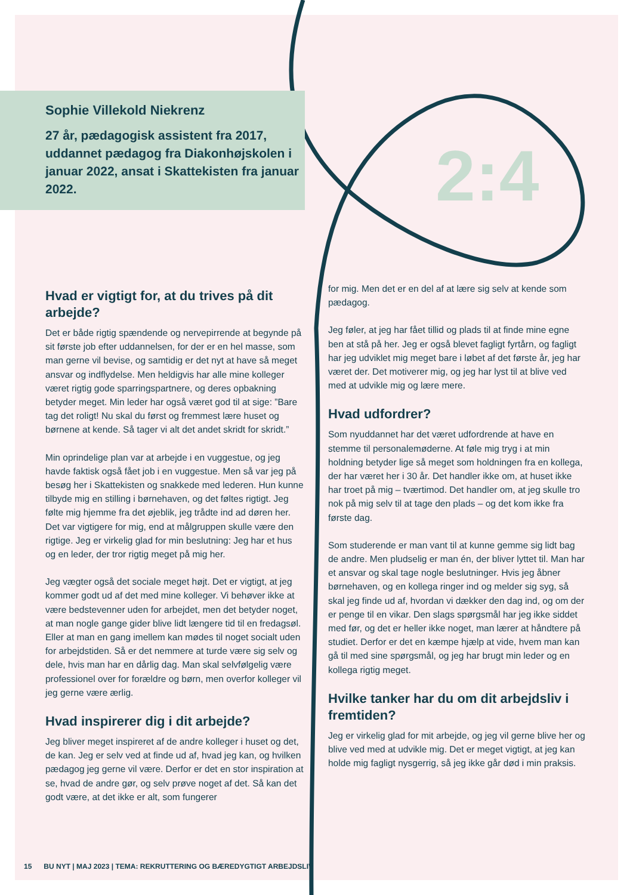2:4
Sophie Villekold Niekrenz
27 år, pædagogisk assistent fra 2017, uddannet pædagog fra Diakonhøjskolen i januar 2022, ansat i Skattekisten fra januar 2022.
Hvad er vigtigt for, at du trives på dit arbejde?
Det er både rigtig spændende og nervepirrende at begynde på sit første job efter uddannelsen, for der er en hel masse, som man gerne vil bevise, og samtidig er det nyt at have så meget ansvar og indflydelse. Men heldigvis har alle mine kolleger været rigtig gode sparringspartnere, og deres opbakning betyder meget. Min leder har også været god til at sige: ”Bare tag det roligt! Nu skal du først og fremmest lære huset og børnene at kende. Så tager vi alt det andet skridt for skridt.”
Min oprindelige plan var at arbejde i en vuggestue, og jeg havde faktisk også fået job i en vuggestue. Men så var jeg på besøg her i Skattekisten og snakkede med lederen. Hun kunne tilbyde mig en stilling i børnehaven, og det føltes rigtigt. Jeg følte mig hjemme fra det øjeblik, jeg trådte ind ad døren her. Det var vigtigere for mig, end at målgruppen skulle være den rigtige. Jeg er virkelig glad for min beslutning: Jeg har et hus og en leder, der tror rigtig meget på mig her.
Jeg vægter også det sociale meget højt. Det er vigtigt, at jeg kommer godt ud af det med mine kolleger. Vi behøver ikke at være bedstevenner uden for arbejdet, men det betyder noget, at man nogle gange gider blive lidt længere tid til en fredagsøl. Eller at man en gang imellem kan mødes til noget socialt uden for arbejdstiden. Så er det nemmere at turde være sig selv og dele, hvis man har en dårlig dag. Man skal selvfølgelig være professionel over for forældre og børn, men overfor kolleger vil jeg gerne være ærlig.
Hvad inspirerer dig i dit arbejde?
Jeg bliver meget inspireret af de andre kolleger i huset og det, de kan. Jeg er selv ved at finde ud af, hvad jeg kan, og hvilken pædagog jeg gerne vil være. Derfor er det en stor inspiration at se, hvad de andre gør, og selv prøve noget af det. Så kan det godt være, at det ikke er alt, som fungerer
for mig. Men det er en del af at lære sig selv at kende som pædagog.
Jeg føler, at jeg har fået tillid og plads til at finde mine egne ben at stå på her. Jeg er også blevet fagligt fyrtårn, og fagligt har jeg udviklet mig meget bare i løbet af det første år, jeg har været der. Det motiverer mig, og jeg har lyst til at blive ved med at udvikle mig og lære mere.
Hvad udfordrer?
Som nyuddannet har det været udfordrende at have en stemme til personalemøderne. At føle mig tryg i at min holdning betyder lige så meget som holdningen fra en kollega, der har været her i 30 år. Det handler ikke om, at huset ikke har troet på mig – tværtimod. Det handler om, at jeg skulle tro nok på mig selv til at tage den plads – og det kom ikke fra første dag.
Som studerende er man vant til at kunne gemme sig lidt bag de andre. Men pludselig er man én, der bliver lyttet til. Man har et ansvar og skal tage nogle beslutninger. Hvis jeg åbner børnehaven, og en kollega ringer ind og melder sig syg, så skal jeg finde ud af, hvordan vi dækker den dag ind, og om der er penge til en vikar. Den slags spørgsmål har jeg ikke siddet med før, og det er heller ikke noget, man lærer at håndtere på studiet. Derfor er det en kæmpe hjælp at vide, hvem man kan gå til med sine spørgsmål, og jeg har brugt min leder og en kollega rigtig meget.
Hvilke tanker har du om dit arbejdsliv i fremtiden?
Jeg er virkelig glad for mit arbejde, og jeg vil gerne blive her og blive ved med at udvikle mig. Det er meget vigtigt, at jeg kan holde mig fagligt nysgerrig, så jeg ikke går død i min praksis.
15 BU NYT | MAJ 2023 | TEMA: REKRUTTERING OG BÆREDYGTIGT ARBEJDSLIV